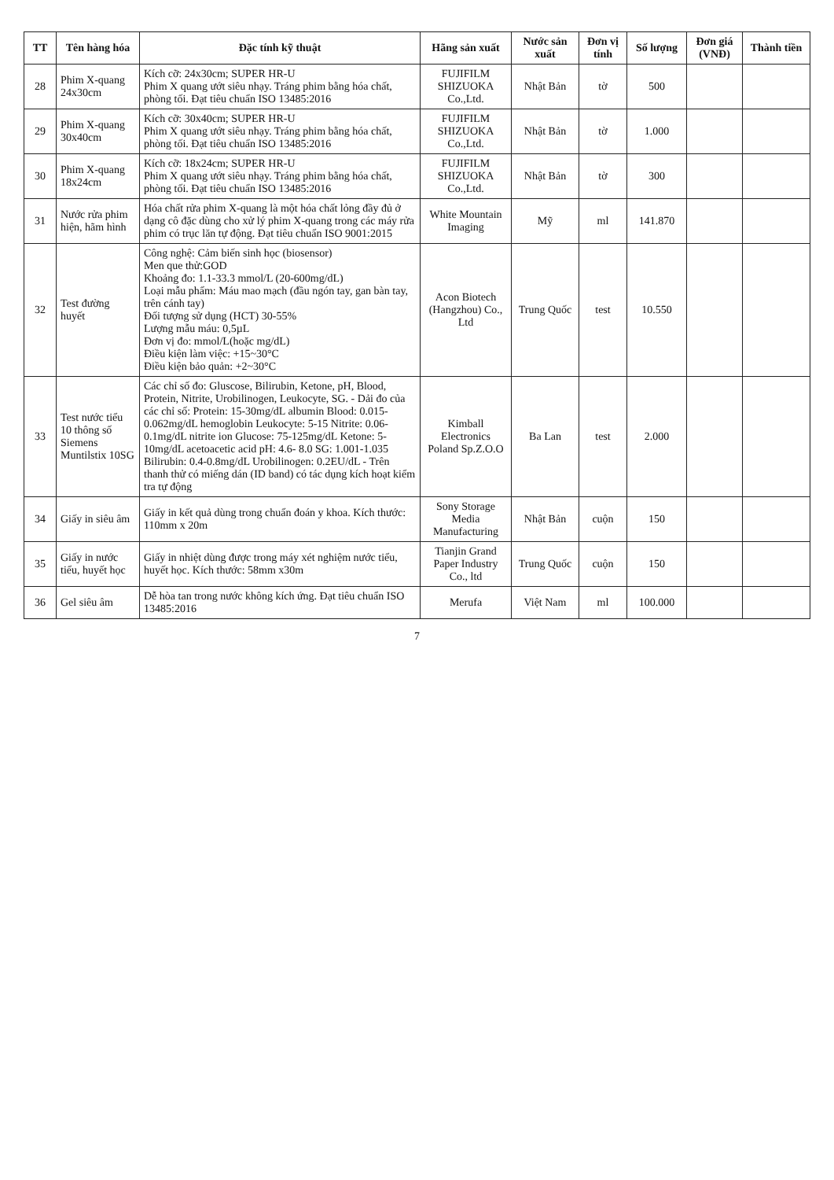| TT | Tên hàng hóa | Đặc tính kỹ thuật | Hãng sản xuất | Nước sản xuất | Đơn vị tính | Số lượng | Đơn giá (VNĐ) | Thành tiền |
| --- | --- | --- | --- | --- | --- | --- | --- | --- |
| 28 | Phim X-quang 24x30cm | Kích cỡ: 24x30cm; SUPER HR-U Phim X quang ướt siêu nhạy. Tráng phim bằng hóa chất, phòng tối. Đạt tiêu chuẩn ISO 13485:2016 | FUJIFILM SHIZUOKA Co.,Ltd. | Nhật Bản | tờ | 500 | | |
| 29 | Phim X-quang 30x40cm | Kích cỡ: 30x40cm; SUPER HR-U Phim X quang ướt siêu nhạy. Tráng phim bằng hóa chất, phòng tối. Đạt tiêu chuẩn ISO 13485:2016 | FUJIFILM SHIZUOKA Co.,Ltd. | Nhật Bản | tờ | 1.000 | | |
| 30 | Phim X-quang 18x24cm | Kích cỡ: 18x24cm; SUPER HR-U Phim X quang ướt siêu nhạy. Tráng phim bằng hóa chất, phòng tối. Đạt tiêu chuẩn ISO 13485:2016 | FUJIFILM SHIZUOKA Co.,Ltd. | Nhật Bản | tờ | 300 | | |
| 31 | Nước rửa phim hiện, hãm hình | Hóa chất rửa phim X-quang là một hóa chất lỏng đầy đủ ở dạng cô đặc dùng cho xử lý phim X-quang trong các máy rửa phim có trục lăn tự động. Đạt tiêu chuẩn ISO 9001:2015 | White Mountain Imaging | Mỹ | ml | 141.870 | | |
| 32 | Test đường huyết | Công nghệ: Cảm biến sinh học (biosensor) Men que thử:GOD Khoảng đo: 1.1-33.3 mmol/L (20-600mg/dL) Loại mẫu phẩm: Máu mao mạch (đầu ngón tay, gan bàn tay, trên cánh tay) Đối tượng sử dụng (HCT) 30-55% Lượng mẫu máu: 0,5µL Đơn vị đo: mmol/L(hoặc mg/dL) Điều kiện làm việc: +15~30°C Điều kiện bảo quản: +2~30°C | Acon Biotech (Hangzhou) Co., Ltd | Trung Quốc | test | 10.550 | | |
| 33 | Test nước tiểu 10 thông số Siemens Muntilstix 10SG | Các chỉ số đo: Gluscose, Bilirubin, Ketone, pH, Blood, Protein, Nitrite, Urobilinogen, Leukocyte, SG. - Dải đo của các chỉ số: Protein: 15-30mg/dL albumin Blood: 0.015-0.062mg/dL hemoglobin Leukocyte: 5-15 Nitrite: 0.06-0.1mg/dL nitrite ion Glucose: 75-125mg/dL Ketone: 5-10mg/dL acetoacetic acid pH: 4.6- 8.0 SG: 1.001-1.035 Bilirubin: 0.4-0.8mg/dL Urobilinogen: 0.2EU/dL - Trên thanh thử có miếng dán (ID band) có tác dụng kích hoạt kiểm tra tự động | Kimball Electronics Poland Sp.Z.O.O | Ba Lan | test | 2.000 | | |
| 34 | Giấy in siêu âm | Giấy in kết quả dùng trong chuẩn đoán y khoa. Kích thước: 110mm x 20m | Sony Storage Media Manufacturing | Nhật Bản | cuộn | 150 | | |
| 35 | Giấy in nước tiểu, huyết học | Giấy in nhiệt dùng được trong máy xét nghiệm nước tiểu, huyết học. Kích thước: 58mm x30m | Tianjin Grand Paper Industry Co., ltd | Trung Quốc | cuộn | 150 | | |
| 36 | Gel siêu âm | Dễ hòa tan trong nước không kích ứng. Đạt tiêu chuẩn ISO 13485:2016 | Merufa | Việt Nam | ml | 100.000 | | |
7